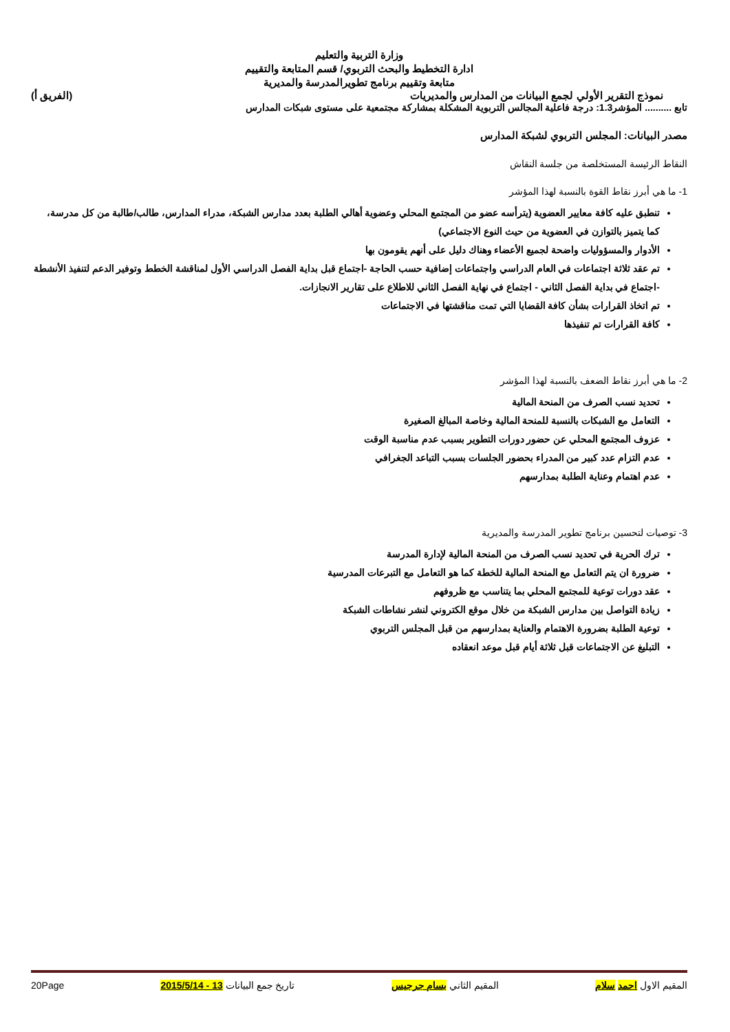وزارة التربية والتعليم
ادارة التخطيط والبحث التربوي/ قسم المتابعة والتقييم
متابعة وتقييم برنامج تطويرالمدرسة والمديرية
نموذج التقرير الأولي لجمع البيانات من المدارس والمديريات (الفريق أ)
تابع .......... المؤشر1.3: درجة فاعلية المجالس التربوية المشكلة بمشاركة مجتمعية على مستوى شبكات المدارس
مصدر البيانات: المجلس التربوي لشبكة المدارس
النقاط الرئيسة المستخلصة من جلسة النقاش
1- ما هي أبرز نقاط القوة بالنسبة لهذا المؤشر
تنطبق عليه كافة معايير العضوية (يترأسه عضو من المجتمع المحلي وعضوية أهالي الطلبة بعدد مدارس الشبكة، مدراء المدارس، طالب/طالبة من كل مدرسة، كما يتميز بالتوازن في العضوية من حيث النوع الاجتماعي)
الأدوار والمسؤوليات واضحة لجميع الأعضاء وهناك دليل على أنهم يقومون بها
تم عقد ثلاثة اجتماعات في العام الدراسي واجتماعات إضافية حسب الحاجة -اجتماع قبل بداية الفصل الدراسي الأول لمناقشة الخطط وتوفير الدعم لتنفيذ الأنشطة -اجتماع في بداية الفصل الثاني - اجتماع في نهاية الفصل الثاني للاطلاع على تقارير الانجازات.
تم اتخاذ القرارات بشأن كافة القضايا التي تمت مناقشتها في الاجتماعات
كافة القرارات تم تنفيذها
2- ما هي أبرز نقاط الضعف بالنسبة لهذا المؤشر
تحديد نسب الصرف من المنحة المالية
التعامل مع الشبكات بالنسبة للمنحة المالية وخاصة المبالغ الصغيرة
عزوف المجتمع المحلي عن حضور دورات التطوير بسبب عدم مناسبة الوقت
عدم التزام عدد كبير من المدراء بحضور الجلسات بسبب التباعد الجغرافي
عدم اهتمام وعناية الطلبة بمدارسهم
3- توصيات لتحسين برنامج تطوير المدرسة والمديرية
ترك الحرية في تحديد نسب الصرف من المنحة المالية لإدارة المدرسة
ضرورة ان يتم التعامل مع المنحة المالية للخطة كما هو التعامل مع التبرعات المدرسية
عقد دورات توعية للمجتمع المحلي بما يتناسب مع ظروفهم
زيادة التواصل بين مدارس الشبكة من خلال موقع الكتروني لنشر نشاطات الشبكة
توعية الطلبة بضرورة الاهتمام والعناية بمدارسهم من قبل المجلس التربوي
التبليغ عن الاجتماعات قبل ثلاثة أيام قبل موعد انعقاده
المقيم الاول احمد سلام المقيم الثاني بسام جرجيس تاريخ جمع البيانات 13 - 2015/5/14 20Page